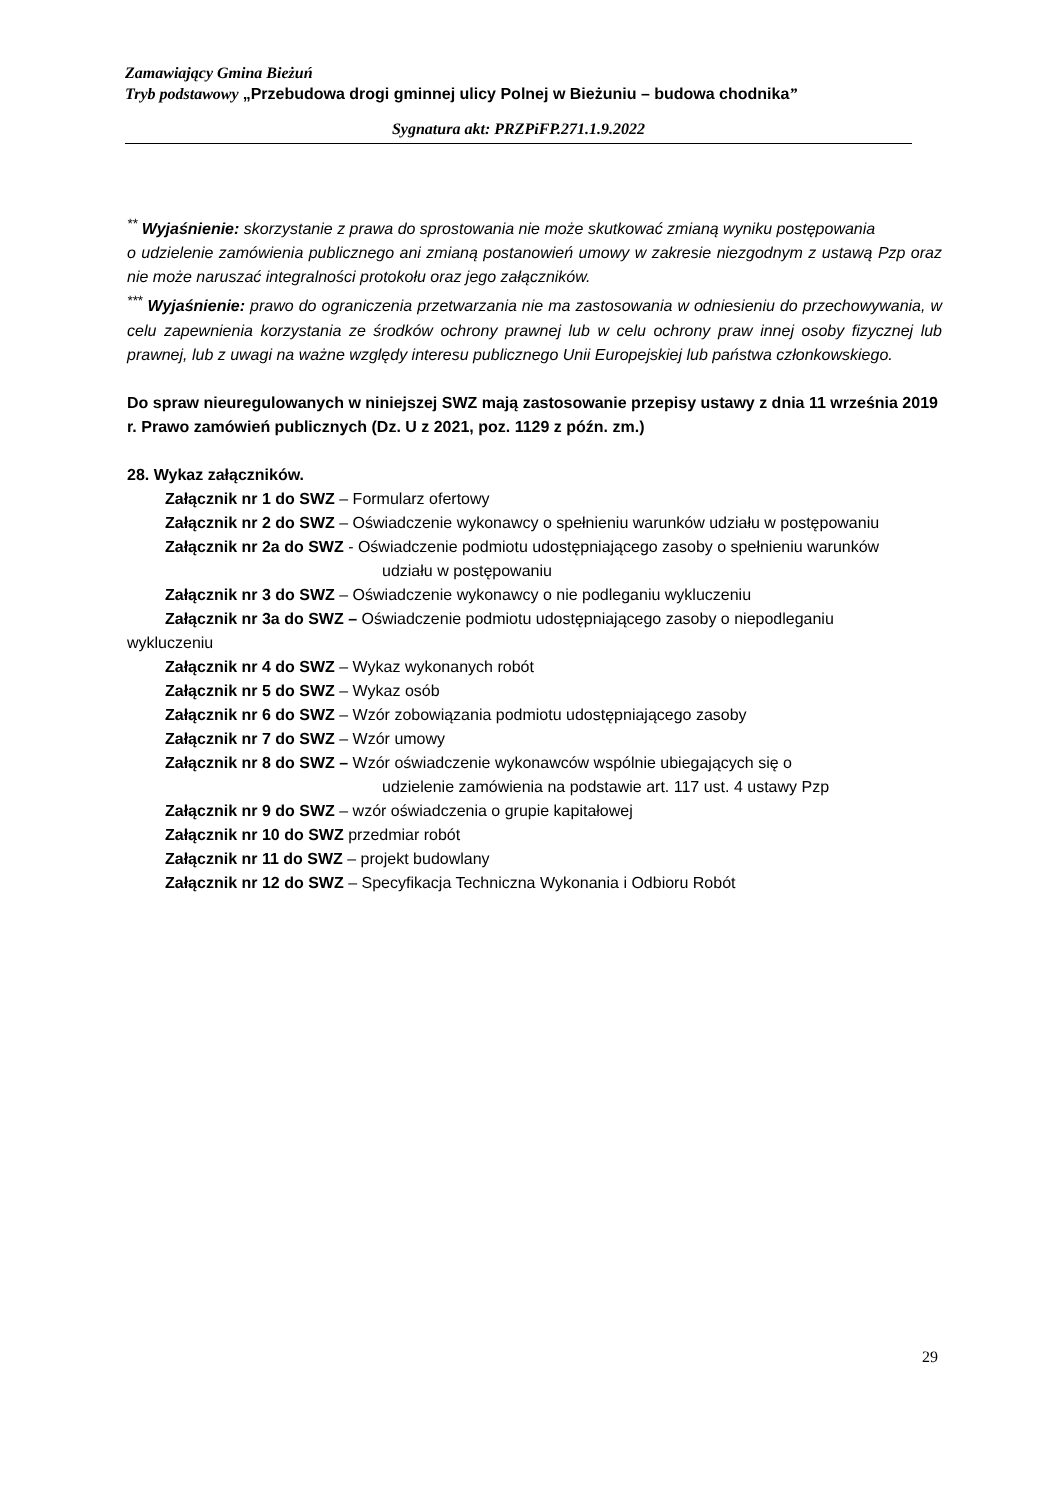Zamawiający Gmina Bieżuń
Tryb podstawowy „Przebudowa drogi gminnej ulicy Polnej w Bieżuniu – budowa chodnika”
Sygnatura akt: PRZPiFP.271.1.9.2022
<sup>**</sup> Wyjaśnienie: skorzystanie z prawa do sprostowania nie może skutkować zmianą wyniku postępowania
o udzielenie zamówienia publicznego ani zmianą postanowień umowy w zakresie niezgodnym z ustawą Pzp oraz nie może naruszać integralności protokołu oraz jego załączników.
<sup>***</sup> Wyjaśnienie: prawo do ograniczenia przetwarzania nie ma zastosowania w odniesieniu do przechowywania, w celu zapewnienia korzystania ze środków ochrony prawnej lub w celu ochrony praw innej osoby fizycznej lub prawnej, lub z uwagi na ważne względy interesu publicznego Unii Europejskiej lub państwa członkowskiego.
Do spraw nieuregulowanych w niniejszej SWZ mają zastosowanie przepisy ustawy z dnia 11 września 2019 r. Prawo zamówień publicznych (Dz. U z 2021, poz. 1129 z późn. zm.)
28. Wykaz załączników.
Załącznik nr 1 do SWZ – Formularz ofertowy
Załącznik nr 2 do SWZ – Oświadczenie wykonawcy o spełnieniu warunków udziału w postępowaniu
Załącznik nr 2a do SWZ - Oświadczenie podmiotu udostępniającego zasoby o spełnieniu warunków
udziału w postępowaniu
Załącznik nr 3 do SWZ – Oświadczenie wykonawcy o nie podleganiu wykluczeniu
Załącznik nr 3a do SWZ – Oświadczenie podmiotu udostępniającego zasoby o niepodleganiu
wykluczeniu
Załącznik nr 4 do SWZ – Wykaz wykonanych robót
Załącznik nr 5 do SWZ – Wykaz osób
Załącznik nr 6 do SWZ – Wzór zobowiązania podmiotu udostępniającego zasoby
Załącznik nr 7 do SWZ – Wzór umowy
Załącznik nr 8 do SWZ – Wzór oświadczenie wykonawców wspólnie ubiegających się o
udzielenie zamówienia na podstawie art. 117 ust. 4 ustawy Pzp
Załącznik nr 9 do SWZ – wzór oświadczenia o grupie kapitałowej
Załącznik nr 10 do SWZ przedmiar robót
Załącznik nr 11 do SWZ – projekt budowlany
Załącznik nr 12 do SWZ – Specyfikacja Techniczna Wykonania i Odbioru Robót
29